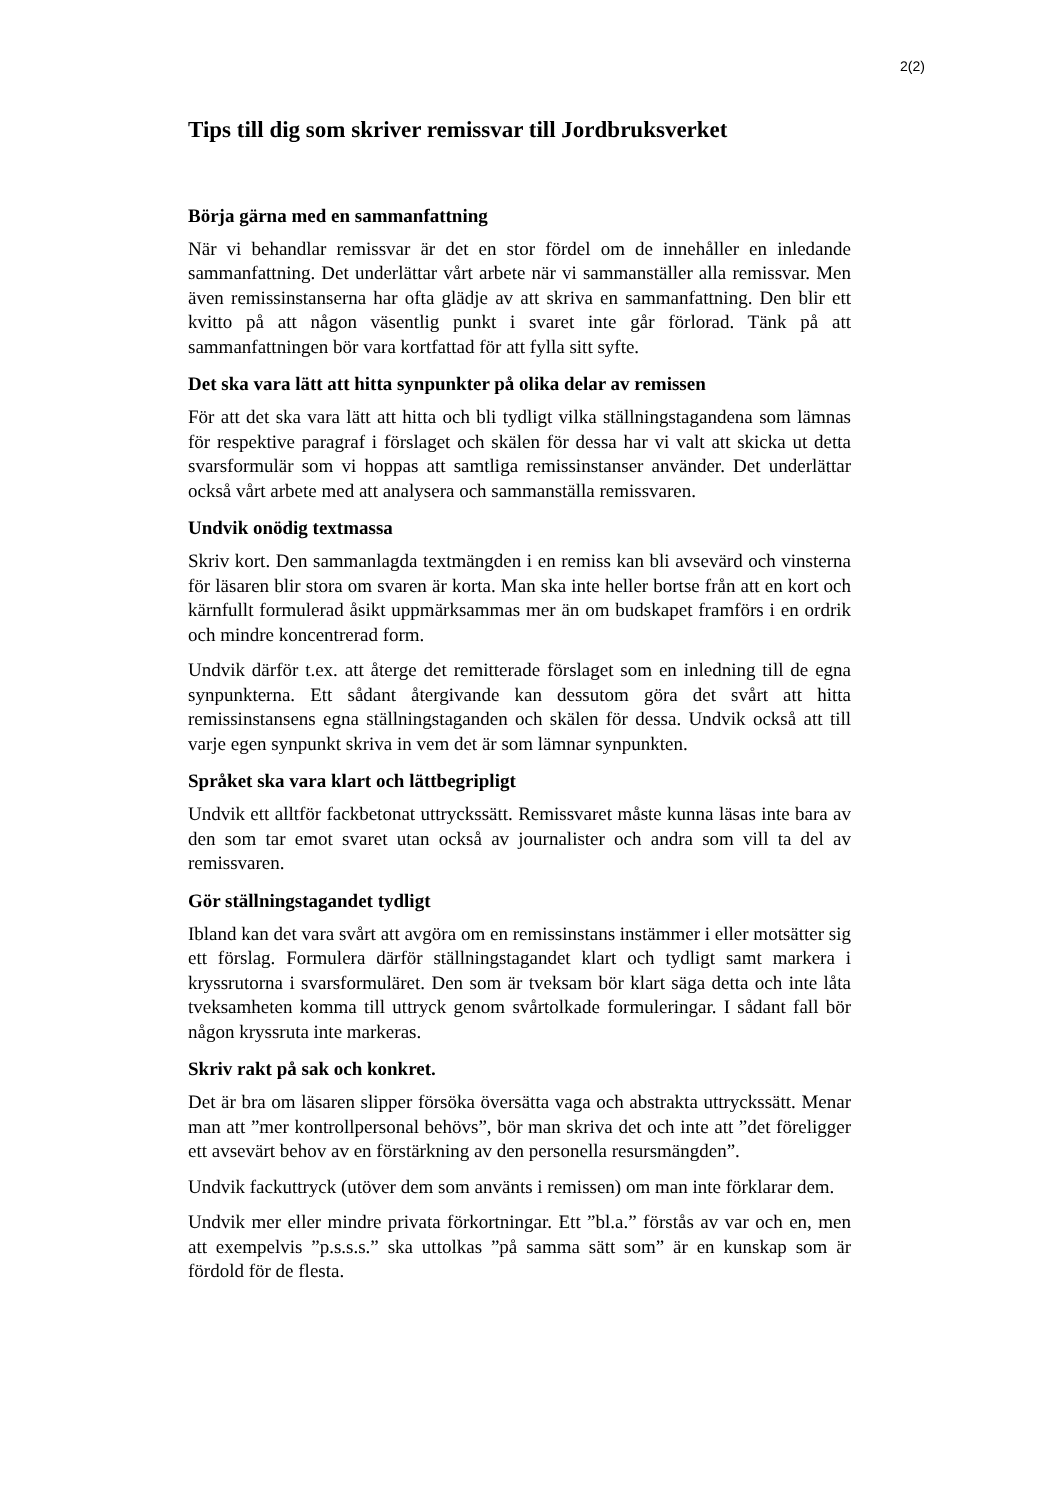2(2)
Tips till dig som skriver remissvar till Jordbruksverket
Börja gärna med en sammanfattning
När vi behandlar remissvar är det en stor fördel om de innehåller en inledande sammanfattning. Det underlättar vårt arbete när vi sammanställer alla remissvar. Men även remissinstanserna har ofta glädje av att skriva en sammanfattning. Den blir ett kvitto på att någon väsentlig punkt i svaret inte går förlorad. Tänk på att sammanfattningen bör vara kortfattad för att fylla sitt syfte.
Det ska vara lätt att hitta synpunkter på olika delar av remissen
För att det ska vara lätt att hitta och bli tydligt vilka ställningstagandena som lämnas för respektive paragraf i förslaget och skälen för dessa har vi valt att skicka ut detta svarsformulär som vi hoppas att samtliga remissinstanser använder. Det underlättar också vårt arbete med att analysera och sammanställa remissvaren.
Undvik onödig textmassa
Skriv kort. Den sammanlagda textmängden i en remiss kan bli avsevärd och vinsterna för läsaren blir stora om svaren är korta. Man ska inte heller bortse från att en kort och kärnfullt formulerad åsikt uppmärksammas mer än om budskapet framförs i en ordrik och mindre koncentrerad form.
Undvik därför t.ex. att återge det remitterade förslaget som en inledning till de egna synpunkterna. Ett sådant återgivande kan dessutom göra det svårt att hitta remissinstansens egna ställningstaganden och skälen för dessa. Undvik också att till varje egen synpunkt skriva in vem det är som lämnar synpunkten.
Språket ska vara klart och lättbegripligt
Undvik ett alltför fackbetonat uttryckssätt. Remissvaret måste kunna läsas inte bara av den som tar emot svaret utan också av journalister och andra som vill ta del av remissvaren.
Gör ställningstagandet tydligt
Ibland kan det vara svårt att avgöra om en remissinstans instämmer i eller motsätter sig ett förslag. Formulera därför ställningstagandet klart och tydligt samt markera i kryssrutorna i svarsformuläret. Den som är tveksam bör klart säga detta och inte låta tveksamheten komma till uttryck genom svårtolkade formuleringar. I sådant fall bör någon kryssruta inte markeras.
Skriv rakt på sak och konkret.
Det är bra om läsaren slipper försöka översätta vaga och abstrakta uttryckssätt. Menar man att ”mer kontrollpersonal behövs”, bör man skriva det och inte att ”det föreligger ett avsevärt behov av en förstärkning av den personella resursmängden”.
Undvik fackuttryck (utöver dem som använts i remissen) om man inte förklarar dem.
Undvik mer eller mindre privata förkortningar. Ett ”bl.a.” förstås av var och en, men att exempelvis ”p.s.s.s.” ska uttolkas ”på samma sätt som” är en kunskap som är fördold för de flesta.